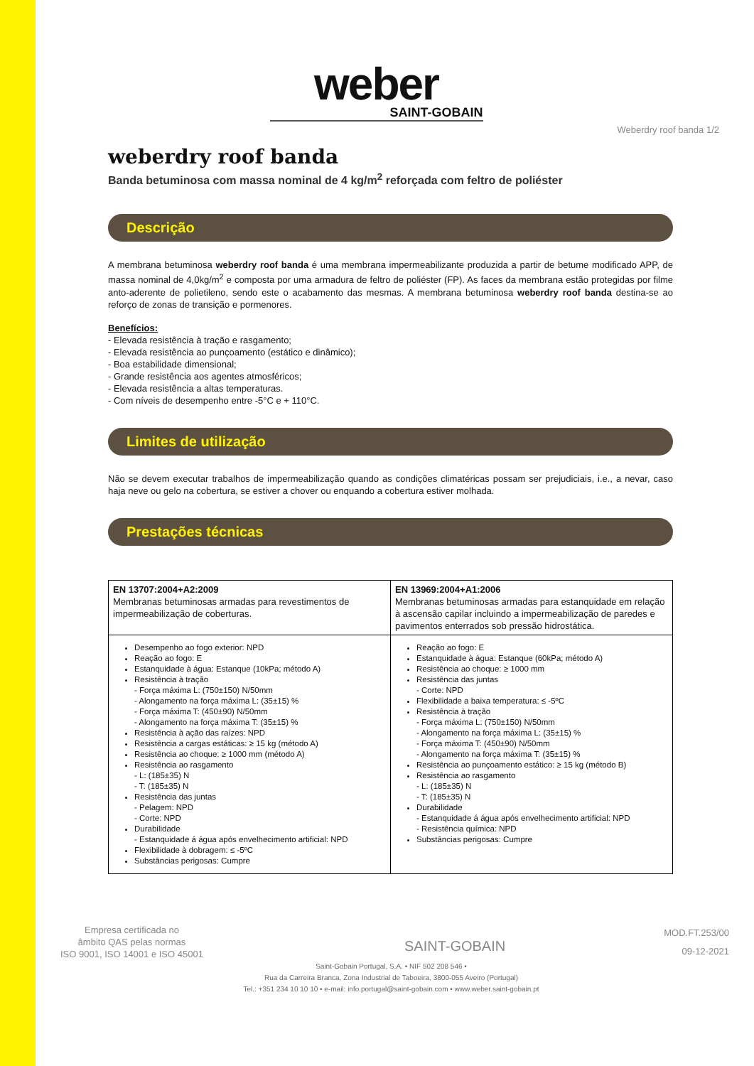weber
SAINT-GOBAIN
Weberdry roof banda 1/2
weberdry roof banda
Banda betuminosa com massa nominal de 4 kg/m<sup>2</sup> reforçada com feltro de poliéster
Descrição
A membrana betuminosa weberdry roof banda é uma membrana impermeabilizante produzida a partir de betume modificado APP, de massa nominal de 4,0kg/m<sup>2</sup> e composta por uma armadura de feltro de poliéster (FP). As faces da membrana estão protegidas por filme anto-aderente de polietileno, sendo este o acabamento das mesmas. A membrana betuminosa weberdry roof banda destina-se ao reforço de zonas de transição e pormenores.
Benefícios:
- Elevada resistência à tração e rasgamento;
- Elevada resistência ao punçoamento (estático e dinâmico);
- Boa estabilidade dimensional;
- Grande resistência aos agentes atmosféricos;
- Elevada resistência a altas temperaturas.
- Com níveis de desempenho entre -5°C e + 110°C.
Limites de utilização
Não se devem executar trabalhos de impermeabilização quando as condições climatéricas possam ser prejudiciais, i.e., a nevar, caso haja neve ou gelo na cobertura, se estiver a chover ou enquando a cobertura estiver molhada.
Prestações técnicas
| EN 13707:2004+A2:2009 Membranas betuminosas armadas para revestimentos de impermeabilização de coberturas. | EN 13969:2004+A1:2006 Membranas betuminosas armadas para estanquidade em relação à ascensão capilar incluindo a impermeabilização de paredes e pavimentos enterrados sob pressão hidrostática. |
| Desempenho ao fogo exterior: NPD Reação ao fogo: E Estanquidade à água: Estanque (10kPa; método A) Resistência à tração - Força máxima L: (750±150) N/50mm - Alongamento na força máxima L: (35±15) % - Força máxima T: (450±90) N/50mm - Alongamento na força máxima T: (35±15) % Resistência à ação das raízes: NPD Resistência a cargas estáticas: ≥ 15 kg (método A) Resistência ao choque: ≥ 1000 mm (método A) Resistência ao rasgamento - L: (185±35) N - T: (185±35) N Resistência das juntas - Pelagem: NPD - Corte: NPD Durabilidade - Estanquidade á água após envelhecimento artificial: NPD Flexibilidade à dobragem: ≤ -5ºC Substâncias perigosas: Cumpre | Reação ao fogo: E Estanquidade à água: Estanque (60kPa; método A) Resistência ao choque: ≥ 1000 mm Resistência das juntas - Corte: NPD Flexibilidade a baixa temperatura: ≤ -5ºC Resistência à tração - Força máxima L: (750±150) N/50mm - Alongamento na força máxima L: (35±15) % - Força máxima T: (450±90) N/50mm - Alongamento na força máxima T: (35±15) % Resistência ao punçoamento estático: ≥ 15 kg (método B) Resistência ao rasgamento - L: (185±35) N - T: (185±35) N Durabilidade - Estanquidade á água após envelhecimento artificial: NPD - Resistência química: NPD Substâncias perigosas: Cumpre |
Empresa certificada no
âmbito QAS pelas normas
ISO 9001, ISO 14001 e ISO 45001
SAINT-GOBAIN
MOD.FT.253/00
09-12-2021
Saint-Gobain Portugal, S.A. • NIF 502 208 546 •
Rua da Carreira Branca, Zona Industrial de Taboeira, 3800-055 Aveiro (Portugal)
Tel.: +351 234 10 10 10 • e-mail: info.portugal@saint-gobain.com • www.weber.saint-gobain.pt